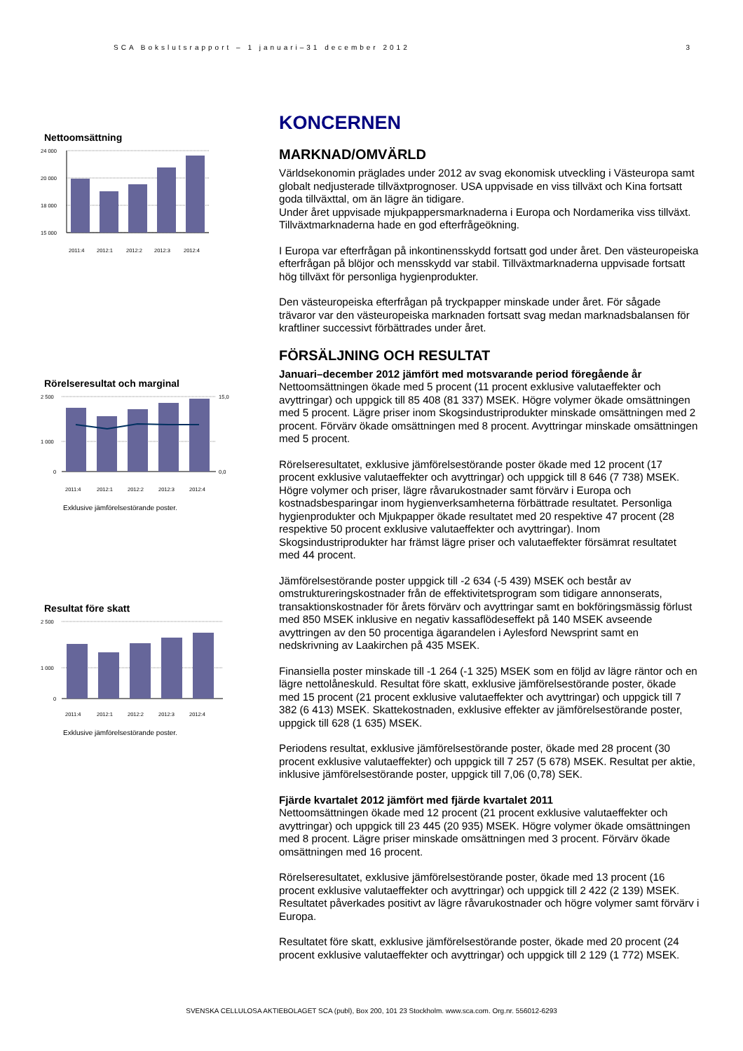SCA Bokslutsrapport – 1 januari–31 december 2012 3
Nettoomsättning
24 000
20 000
18 000
15 000
2011:4
2012:1
2012:2
2012:3
2012:4
Rörelseresultat och marginal
2 500
1 000
0
15,0
0,0
2011:4
2012:1
2012:2
2012:3
2012:4
Exklusive jämförelsestörande poster.
Resultat före skatt
2 500
1 000
0
2011:4
2012:1
2012:2
2012:3
2012:4
Exklusive jämförelsestörande poster.
KONCERNEN
MARKNAD/OMVÄRLD
Världsekonomin präglades under 2012 av svag ekonomisk utveckling i Västeuropa samt globalt nedjusterade tillväxtprognoser. USA uppvisade en viss tillväxt och Kina fortsatt goda tillväxttal, om än lägre än tidigare.
Under året uppvisade mjukpappersmarknaderna i Europa och Nordamerika viss tillväxt. Tillväxtmarknaderna hade en god efterfrågeökning.
I Europa var efterfrågan på inkontinensskydd fortsatt god under året. Den västeuropeiska efterfrågan på blöjor och mensskydd var stabil. Tillväxtmarknaderna uppvisade fortsatt hög tillväxt för personliga hygienprodukter.
Den västeuropeiska efterfrågan på tryckpapper minskade under året. För sågade trävaror var den västeuropeiska marknaden fortsatt svag medan marknadsbalansen för kraftliner successivt förbättrades under året.
FÖRSÄLJNING OCH RESULTAT
Januari–december 2012 jämfört med motsvarande period föregående år
Nettoomsättningen ökade med 5 procent (11 procent exklusive valutaeffekter och avyttringar) och uppgick till 85 408 (81 337) MSEK. Högre volymer ökade omsättningen med 5 procent. Lägre priser inom Skogsindustriprodukter minskade omsättningen med 2 procent. Förvärv ökade omsättningen med 8 procent. Avyttringar minskade omsättningen med 5 procent.
Rörelseresultatet, exklusive jämförelsestörande poster ökade med 12 procent (17 procent exklusive valutaeffekter och avyttringar) och uppgick till 8 646 (7 738) MSEK. Högre volymer och priser, lägre råvarukostnader samt förvärv i Europa och kostnadsbesparingar inom hygienverksamheterna förbättrade resultatet. Personliga hygienprodukter och Mjukpapper ökade resultatet med 20 respektive 47 procent (28 respektive 50 procent exklusive valutaeffekter och avyttringar). Inom Skogsindustriprodukter har främst lägre priser och valutaeffekter försämrat resultatet med 44 procent.
Jämförelsestörande poster uppgick till -2 634 (-5 439) MSEK och består av omstruktureringskostnader från de effektivitetsprogram som tidigare annonserats, transaktionskostnader för årets förvärv och avyttringar samt en bokföringsmässig förlust med 850 MSEK inklusive en negativ kassaflödeseffekt på 140 MSEK avseende avyttringen av den 50 procentiga ägarandelen i Aylesford Newsprint samt en nedskrivning av Laakirchen på 435 MSEK.
Finansiella poster minskade till -1 264 (-1 325) MSEK som en följd av lägre räntor och en lägre nettolåneskuld. Resultat före skatt, exklusive jämförelsestörande poster, ökade med 15 procent (21 procent exklusive valutaeffekter och avyttringar) och uppgick till 7 382 (6 413) MSEK. Skattekostnaden, exklusive effekter av jämförelsestörande poster, uppgick till 628 (1 635) MSEK.
Periodens resultat, exklusive jämförelsestörande poster, ökade med 28 procent (30 procent exklusive valutaeffekter) och uppgick till 7 257 (5 678) MSEK. Resultat per aktie, inklusive jämförelsestörande poster, uppgick till 7,06 (0,78) SEK.
Fjärde kvartalet 2012 jämfört med fjärde kvartalet 2011
Nettoomsättningen ökade med 12 procent (21 procent exklusive valutaeffekter och avyttringar) och uppgick till 23 445 (20 935) MSEK. Högre volymer ökade omsättningen med 8 procent. Lägre priser minskade omsättningen med 3 procent. Förvärv ökade omsättningen med 16 procent.
Rörelseresultatet, exklusive jämförelsestörande poster, ökade med 13 procent (16 procent exklusive valutaeffekter och avyttringar) och uppgick till 2 422 (2 139) MSEK. Resultatet påverkades positivt av lägre råvarukostnader och högre volymer samt förvärv i Europa.
Resultatet före skatt, exklusive jämförelsestörande poster, ökade med 20 procent (24 procent exklusive valutaeffekter och avyttringar) och uppgick till 2 129 (1 772) MSEK.
SVENSKA CELLULOSA AKTIEBOLAGET SCA (publ), Box 200, 101 23 Stockholm. www.sca.com. Org.nr. 556012-6293